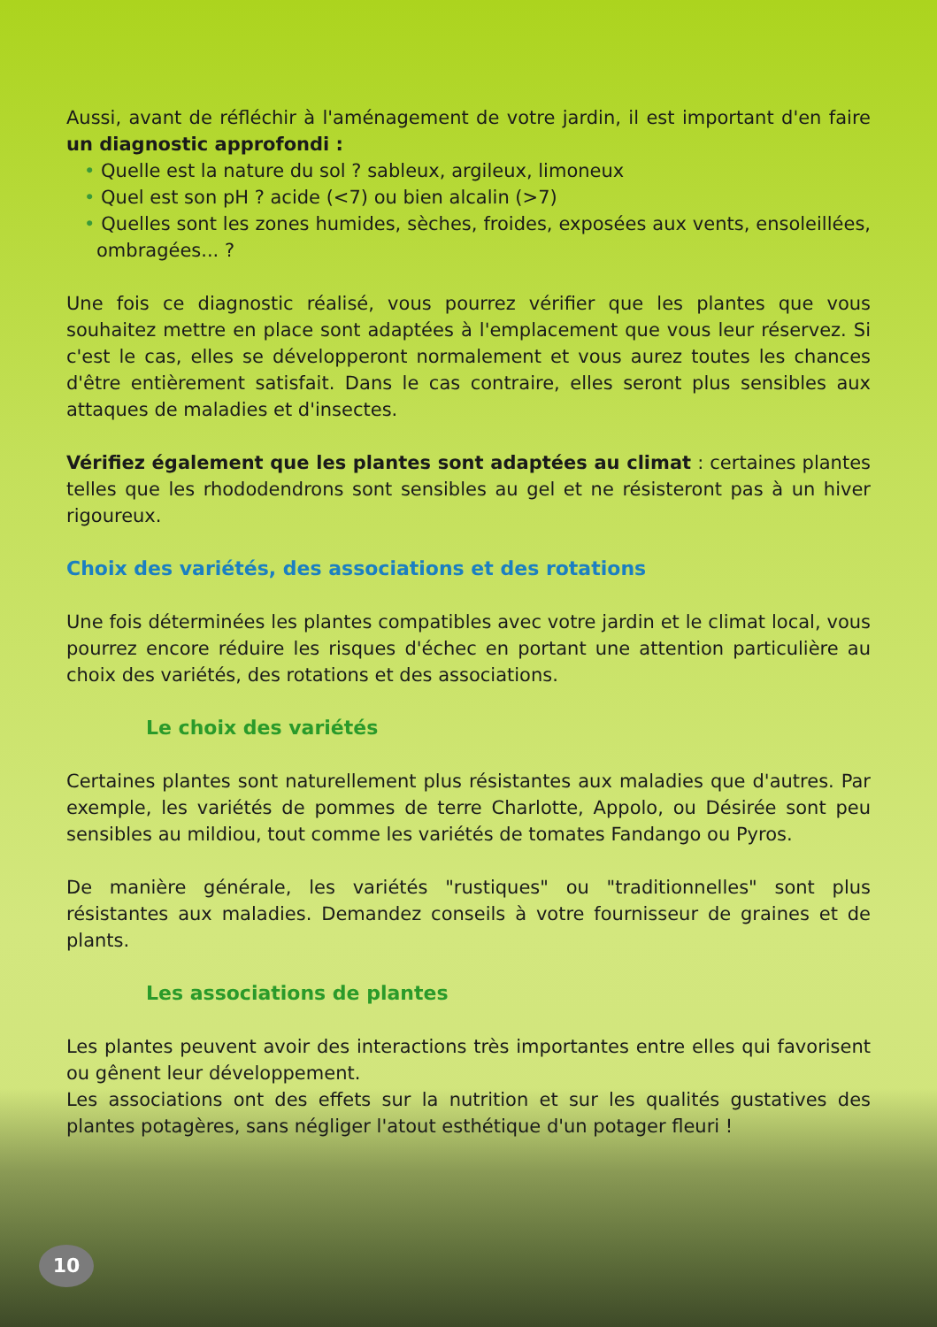Aussi, avant de réfléchir à l'aménagement de votre jardin, il est important d'en faire un diagnostic approfondi :
• Quelle est la nature du sol ? sableux, argileux, limoneux
• Quel est son pH ? acide (<7) ou bien alcalin (>7)
• Quelles sont les zones humides, sèches, froides, exposées aux vents, ensoleillées, ombragées... ?
Une fois ce diagnostic réalisé, vous pourrez vérifier que les plantes que vous souhaitez mettre en place sont adaptées à l'emplacement que vous leur réservez. Si c'est le cas, elles se développeront normalement et vous aurez toutes les chances d'être entièrement satisfait. Dans le cas contraire, elles seront plus sensibles aux attaques de maladies et d'insectes.
Vérifiez également que les plantes sont adaptées au climat : certaines plantes telles que les rhododendrons sont sensibles au gel et ne résisteront pas à un hiver rigoureux.
Choix des variétés, des associations et des rotations
Une fois déterminées les plantes compatibles avec votre jardin et le climat local, vous pourrez encore réduire les risques d'échec en portant une attention particulière au choix des variétés, des rotations et des associations.
Le choix des variétés
Certaines plantes sont naturellement plus résistantes aux maladies que d'autres. Par exemple, les variétés de pommes de terre Charlotte, Appolo, ou Désirée sont peu sensibles au mildiou, tout comme les variétés de tomates Fandango ou Pyros.
De manière générale, les variétés "rustiques" ou "traditionnelles" sont plus résistantes aux maladies. Demandez conseils à votre fournisseur de graines et de plants.
Les associations de plantes
Les plantes peuvent avoir des interactions très importantes entre elles qui favorisent ou gênent leur développement.
Les associations ont des effets sur la nutrition et sur les qualités gustatives des plantes potagères, sans négliger l'atout esthétique d'un potager fleuri !
10